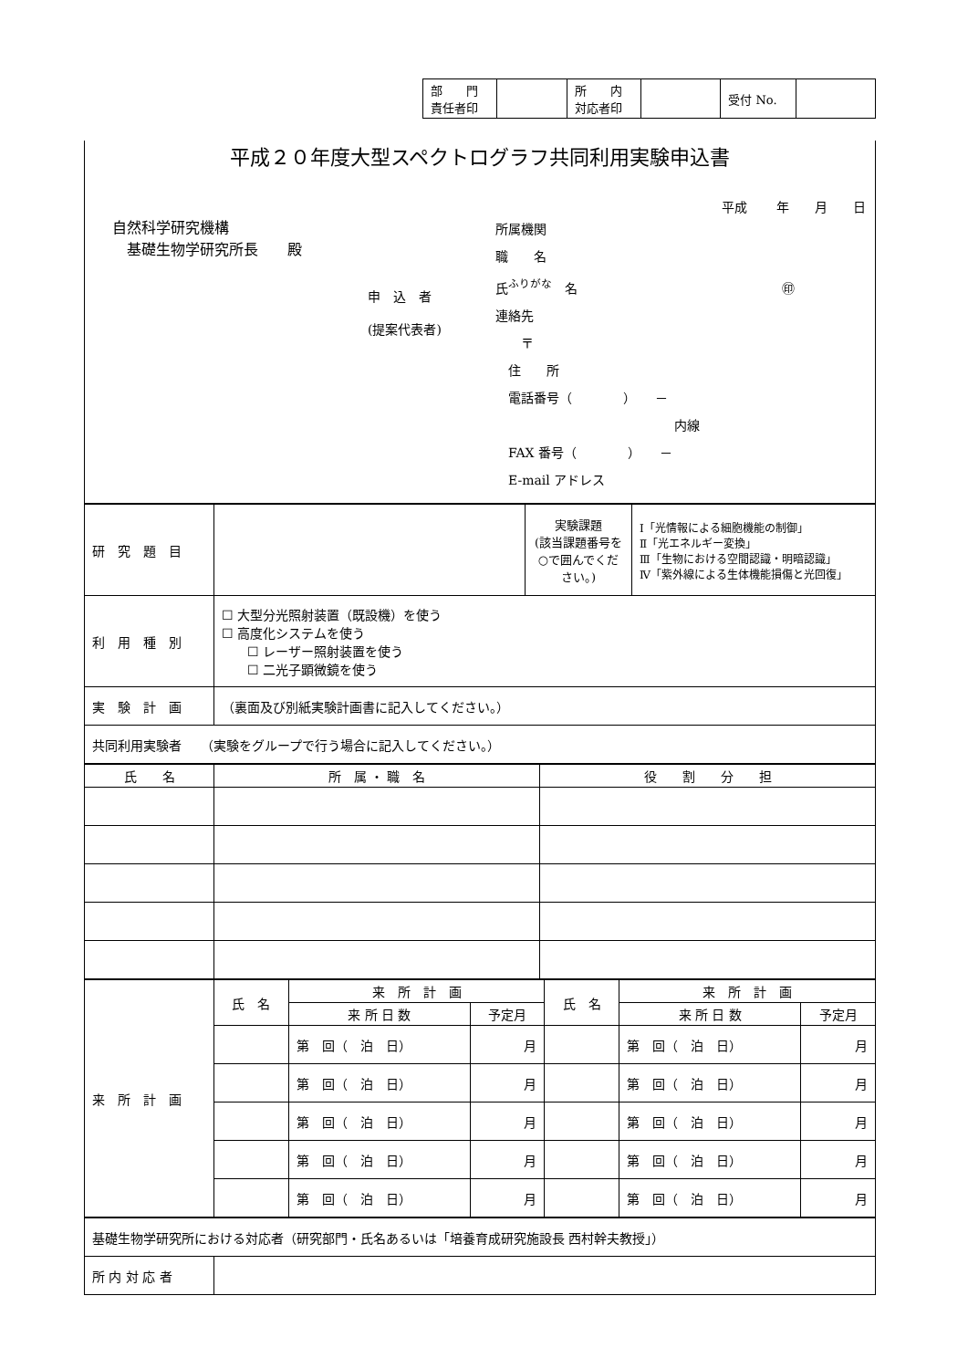| 部 門 責任者印 | | 所 内 対応者印 | | 受付 No. | |
平成２０年度大型スペクトログラフ共同利用実験申込書
平成　　 年　　月　　日
自然科学研究機構
　基礎生物学研究所長　　殿
申　込　者
(提案代表者)
所属機関
職　　名
氏<sup>ふりがな</sup>　名　　　　　　　　　　　　　　　　㊞
連絡先
　　〒
　住　　所
　電話番号（　　　　）　　－
　　　　　　　　　　　　　　内線
　FAX 番号（　　　　）　　－
　E-mail アドレス
| 研 究 題 目 | | 実験課題 (該当課題番号を○で囲んでください。) | Ⅰ「光情報による細胞機能の制御」 Ⅱ「光エネルギー変換」 Ⅲ「生物における空間認識・明暗認識」 Ⅳ「紫外線による生体機能損傷と光回復」 |
| 利 用 種 別 | ☐ 大型分光照射装置（既設機）を使う ☐ 高度化システムを使う ☐ レーザー照射装置を使う ☐ 二光子顕微鏡を使う | | |
| 実 験 計 画 | （裏面及び別紙実験計画書に記入してください。） | | |
| 共同利用実験者 （実験をグループで行う場合に記入してください。） | | | |
| 氏 名 | 所 属 ・ 職 名 | 役 割 分 担 |
| --- | --- | --- |
| 来 所 計 画 | 氏 名 | 来 所 計 画 | | 氏 名 | 来 所 計 画 | |
| | | 来 所 日 数 | 予定月 | | 来 所 日 数 | 予定月 |
| | | 第 回（ 泊 日） | 月 | | 第 回（ 泊 日） | 月 |
| | | 第 回（ 泊 日） | 月 | | 第 回（ 泊 日） | 月 |
| | | 第 回（ 泊 日） | 月 | | 第 回（ 泊 日） | 月 |
| | | 第 回（ 泊 日） | 月 | | 第 回（ 泊 日） | 月 |
| | | 第 回（ 泊 日） | 月 | | 第 回（ 泊 日） | 月 |
| 基礎生物学研究所における対応者（研究部門・氏名あるいは「培養育成研究施設長 西村幹夫教授」） | |
| 所 内 対 応 者 | |